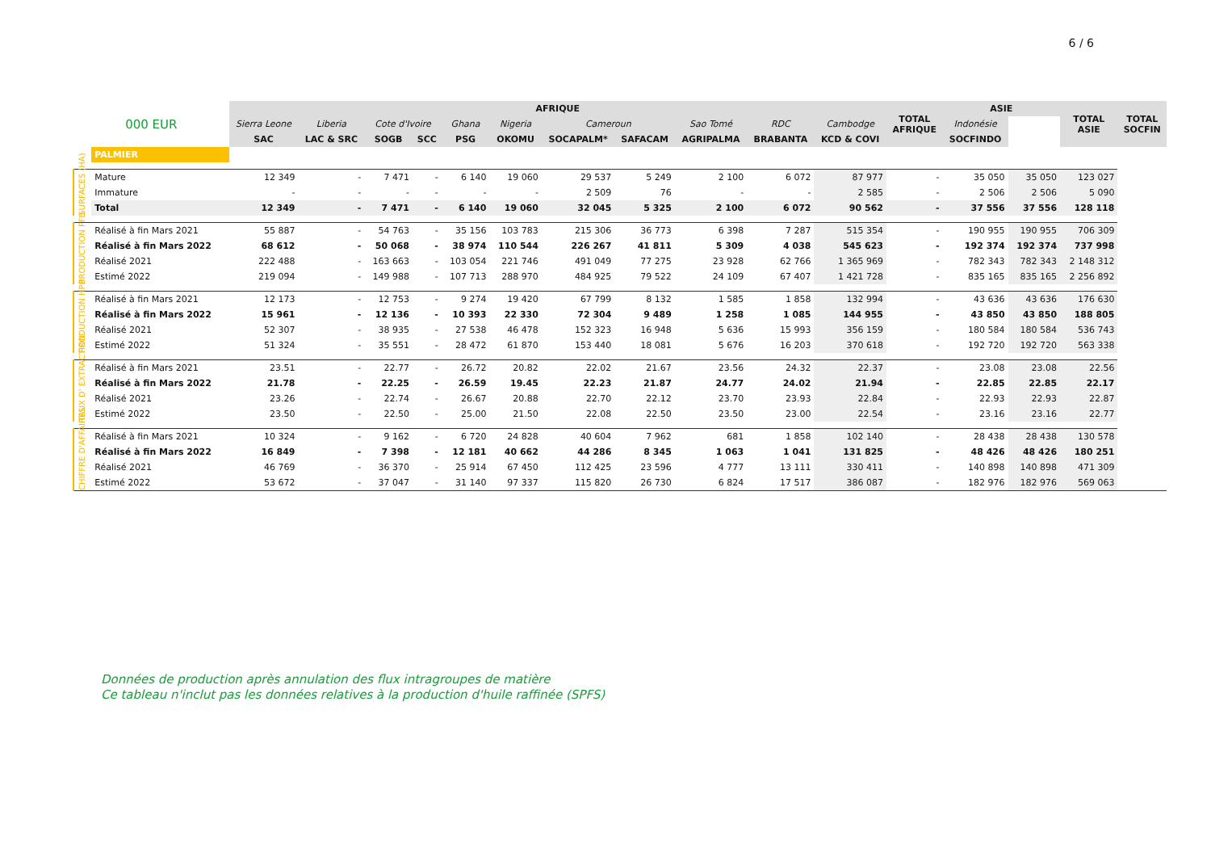6 / 6
| 000 EUR | | AFRIQUE | | | | | | | | | | | TOTAL AFRIQUE | ASIE | | TOTAL ASIE | TOTAL SOCFIN |
| | | Sierra Leone | Liberia | Cote d'Ivoire | | Ghana | Nigeria | Cameroun | | Sao Tomé | RDC | | | Cambodge | Indonésie | | |
| | | SAC | LAC & SRC | SOGB | SCC | PSG | OKOMU | SOCAPALM* | SAFACAM | AGRIPALMA | BRABANTA | | | KCD & COVI | SOCFINDO | | |
| | PALMIER | | | | | | | | | | | | | | | | |
| SURFACES (HA) | Mature | 12 349 | - | 7 471 | - | 6 140 | 19 060 | 29 537 | 5 249 | 2 100 | 6 072 | 87 977 | - | 35 050 | 35 050 | 123 027 | |
| | Immature | - | - | - | - | - | - | 2 509 | 76 | - | - | 2 585 | - | 2 506 | 2 506 | 5 090 | |
| | Total | 12 349 | - | 7 471 | - | 6 140 | 19 060 | 32 045 | 5 325 | 2 100 | 6 072 | 90 562 | - | 37 556 | 37 556 | 128 118 | |
| PRODUCTION FFB | Réalisé à fin Mars 2021 | 55 887 | - | 54 763 | - | 35 156 | 103 783 | 215 306 | 36 773 | 6 398 | 7 287 | 515 354 | - | 190 955 | 190 955 | 706 309 | |
| | Réalisé à fin Mars 2022 | 68 612 | - | 50 068 | - | 38 974 | 110 544 | 226 267 | 41 811 | 5 309 | 4 038 | 545 623 | - | 192 374 | 192 374 | 737 998 | |
| | Réalisé 2021 | 222 488 | - | 163 663 | - | 103 054 | 221 746 | 491 049 | 77 275 | 23 928 | 62 766 | 1 365 969 | - | 782 343 | 782 343 | 2 148 312 | |
| | Estimé 2022 | 219 094 | - | 149 988 | - | 107 713 | 288 970 | 484 925 | 79 522 | 24 109 | 67 407 | 1 421 728 | - | 835 165 | 835 165 | 2 256 892 | |
| PRODUCTION HPB | Réalisé à fin Mars 2021 | 12 173 | - | 12 753 | - | 9 274 | 19 420 | 67 799 | 8 132 | 1 585 | 1 858 | 132 994 | - | 43 636 | 43 636 | 176 630 | |
| | Réalisé à fin Mars 2022 | 15 961 | - | 12 136 | - | 10 393 | 22 330 | 72 304 | 9 489 | 1 258 | 1 085 | 144 955 | - | 43 850 | 43 850 | 188 805 | |
| | Réalisé 2021 | 52 307 | - | 38 935 | - | 27 538 | 46 478 | 152 323 | 16 948 | 5 636 | 15 993 | 356 159 | - | 180 584 | 180 584 | 536 743 | |
| | Estimé 2022 | 51 324 | - | 35 551 | - | 28 472 | 61 870 | 153 440 | 18 081 | 5 676 | 16 203 | 370 618 | - | 192 720 | 192 720 | 563 338 | |
| TAUX D' EXTRACTION | Réalisé à fin Mars 2021 | 23.51 | - | 22.77 | - | 26.72 | 20.82 | 22.02 | 21.67 | 23.56 | 24.32 | 22.37 | - | 23.08 | 23.08 | 22.56 | |
| | Réalisé à fin Mars 2022 | 21.78 | - | 22.25 | - | 26.59 | 19.45 | 22.23 | 21.87 | 24.77 | 24.02 | 21.94 | - | 22.85 | 22.85 | 22.17 | |
| | Réalisé 2021 | 23.26 | - | 22.74 | - | 26.67 | 20.88 | 22.70 | 22.12 | 23.70 | 23.93 | 22.84 | - | 22.93 | 22.93 | 22.87 | |
| | Estimé 2022 | 23.50 | - | 22.50 | - | 25.00 | 21.50 | 22.08 | 22.50 | 23.50 | 23.00 | 22.54 | - | 23.16 | 23.16 | 22.77 | |
| CHIFFRE D'AFFAIRES | Réalisé à fin Mars 2021 | 10 324 | - | 9 162 | - | 6 720 | 24 828 | 40 604 | 7 962 | 681 | 1 858 | 102 140 | - | 28 438 | 28 438 | 130 578 | |
| | Réalisé à fin Mars 2022 | 16 849 | - | 7 398 | - | 12 181 | 40 662 | 44 286 | 8 345 | 1 063 | 1 041 | 131 825 | - | 48 426 | 48 426 | 180 251 | |
| | Réalisé 2021 | 46 769 | - | 36 370 | - | 25 914 | 67 450 | 112 425 | 23 596 | 4 777 | 13 111 | 330 411 | - | 140 898 | 140 898 | 471 309 | |
| | Estimé 2022 | 53 672 | - | 37 047 | - | 31 140 | 97 337 | 115 820 | 26 730 | 6 824 | 17 517 | 386 087 | - | 182 976 | 182 976 | 569 063 | |
Données de production après annulation des flux intragroupes de matière
Ce tableau n'inclut pas les données relatives à la production d'huile raffinée (SPFS)